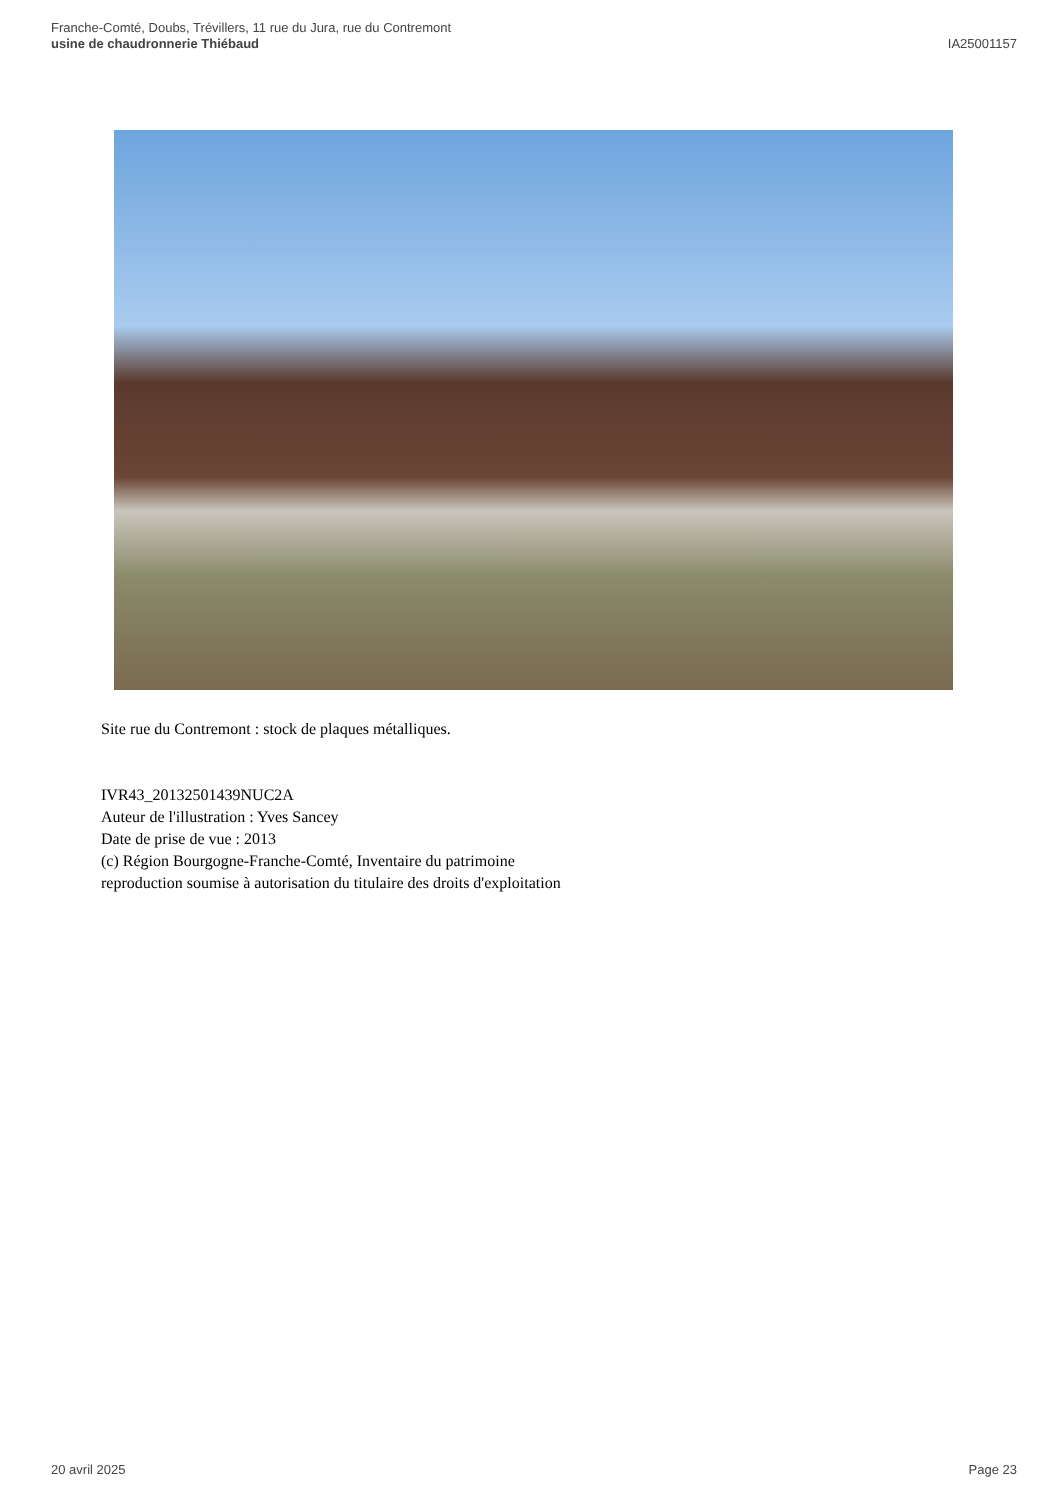Franche-Comté, Doubs, Trévillers, 11 rue du Jura, rue du Contremont
usine de chaudronnerie Thiébaud
IA25001157
Site rue du Contremont : stock de plaques métalliques.
IVR43_20132501439NUC2A
Auteur de l'illustration : Yves Sancey
Date de prise de vue : 2013
(c) Région Bourgogne-Franche-Comté, Inventaire du patrimoine
reproduction soumise à autorisation du titulaire des droits d'exploitation
20 avril 2025 Page 23